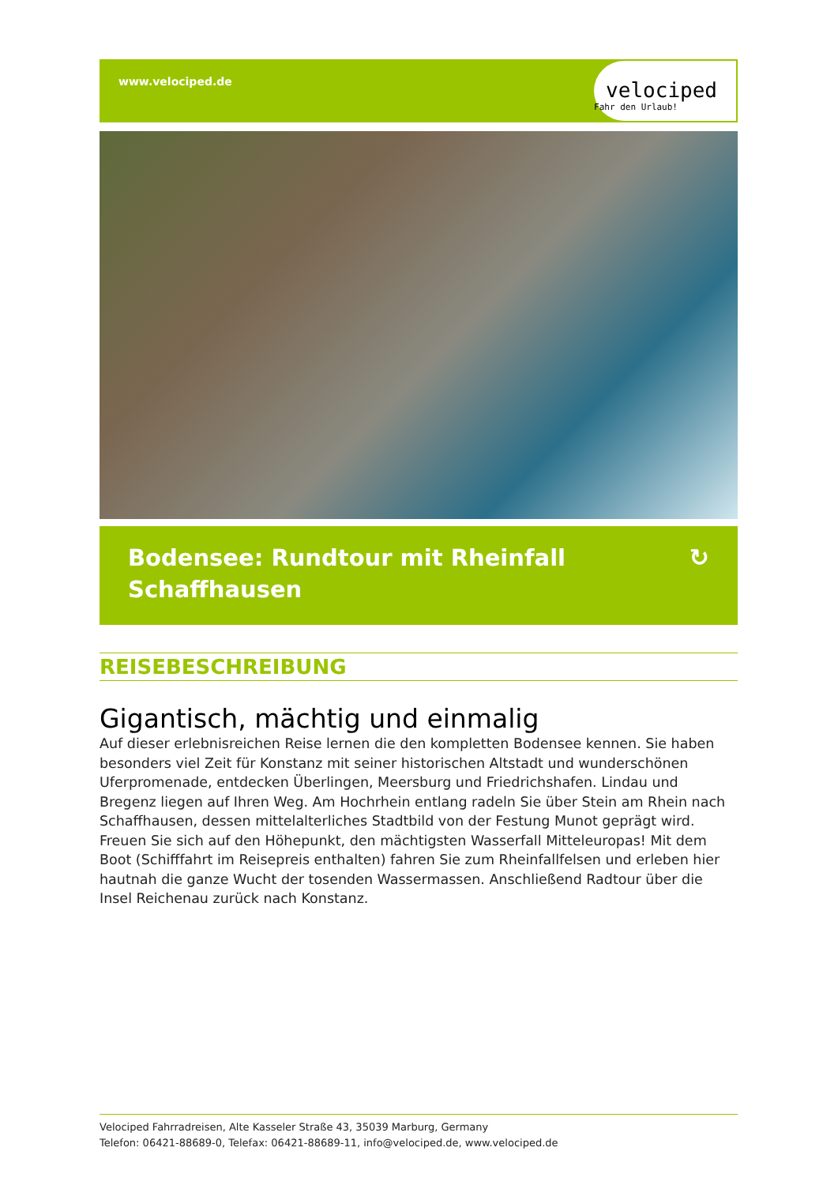www.velociped.de
velociped
Fahr den Urlaub!
Bodensee: Rundtour mit Rheinfall
Schaffhausen
↻
REISEBESCHREIBUNG
Gigantisch, mächtig und einmalig
Auf dieser erlebnisreichen Reise lernen die den kompletten Bodensee kennen. Sie haben besonders viel Zeit für Konstanz mit seiner historischen Altstadt und wunderschönen Uferpromenade, entdecken Überlingen, Meersburg und Friedrichshafen. Lindau und Bregenz liegen auf Ihren Weg. Am Hochrhein entlang radeln Sie über Stein am Rhein nach Schaffhausen, dessen mittelalterliches Stadtbild von der Festung Munot geprägt wird. Freuen Sie sich auf den Höhepunkt, den mächtigsten Wasserfall Mitteleuropas! Mit dem Boot (Schifffahrt im Reisepreis enthalten) fahren Sie zum Rheinfallfelsen und erleben hier hautnah die ganze Wucht der tosenden Wassermassen. Anschließend Radtour über die Insel Reichenau zurück nach Konstanz.
Velociped Fahrradreisen, Alte Kasseler Straße 43, 35039 Marburg, Germany
Telefon: 06421-88689-0, Telefax: 06421-88689-11, info@velociped.de, www.velociped.de